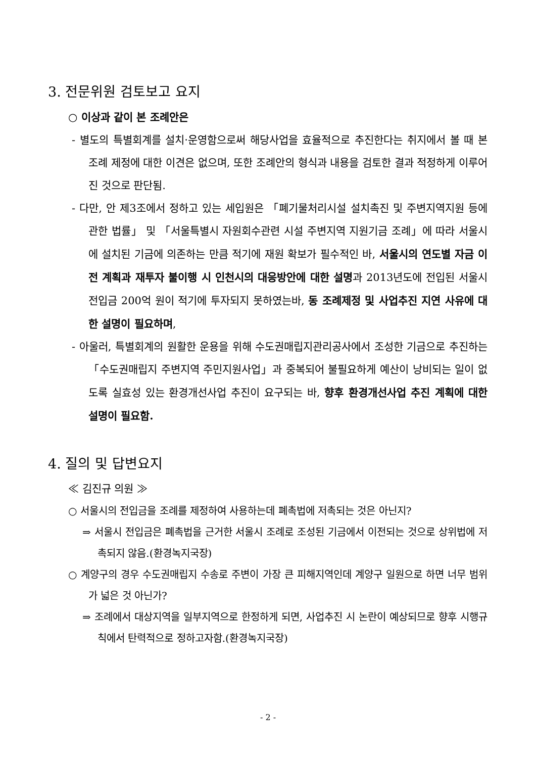3. 전문위원 검토보고 요지
○ 이상과 같이 본 조례안은
- 별도의 특별회계를 설치·운영함으로써 해당사업을 효율적으로 추진한다는 취지에서 볼 때 본 조례 제정에 대한 이견은 없으며, 또한 조례안의 형식과 내용을 검토한 결과 적정하게 이루어진 것으로 판단됨.
- 다만, 안 제3조에서 정하고 있는 세입원은 「폐기물처리시설 설치촉진 및 주변지역지원 등에 관한 법률」 및 「서울특별시 자원회수관련 시설 주변지역 지원기금 조례」에 따라 서울시에 설치된 기금에 의존하는 만큼 적기에 재원 확보가 필수적인 바, 서울시의 연도별 자금 이전 계획과 재투자 불이행 시 인천시의 대응방안에 대한 설명과 2013년도에 전입된 서울시 전입금 200억 원이 적기에 투자되지 못하였는바, 동 조례제정 및 사업추진 지연 사유에 대한 설명이 필요하며,
- 아울러, 특별회계의 원활한 운용을 위해 수도권매립지관리공사에서 조성한 기금으로 추진하는 「수도권매립지 주변지역 주민지원사업」과 중복되어 불필요하게 예산이 낭비되는 일이 없도록 실효성 있는 환경개선사업 추진이 요구되는 바, 향후 환경개선사업 추진 계획에 대한 설명이 필요함.
4. 질의 및 답변요지
≪ 김진규 의원 ≫
○ 서울시의 전입금을 조례를 제정하여 사용하는데 폐촉법에 저촉되는 것은 아닌지?
⇒ 서울시 전입금은 폐촉법을 근거한 서울시 조례로 조성된 기금에서 이전되는 것으로 상위법에 저촉되지 않음.(환경녹지국장)
○ 계양구의 경우 수도권매립지 수송로 주변이 가장 큰 피해지역인데 계양구 일원으로 하면 너무 범위가 넓은 것 아닌가?
⇒ 조례에서 대상지역을 일부지역으로 한정하게 되면, 사업추진 시 논란이 예상되므로 향후 시행규칙에서 탄력적으로 정하고자함.(환경녹지국장)
- 2 -